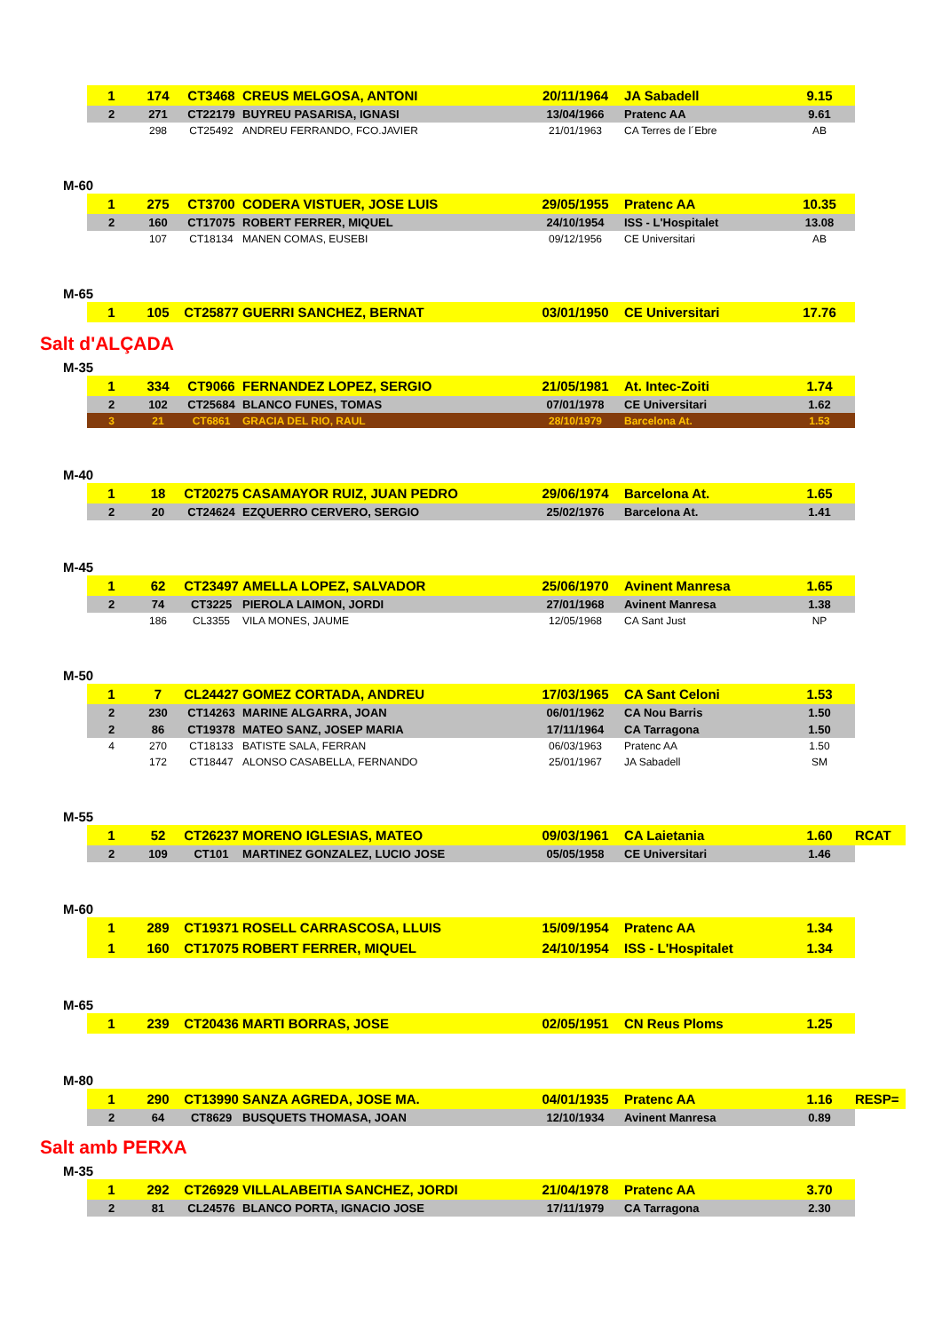| 1 | 174 | CT3468 | CREUS MELGOSA, ANTONI | 20/11/1964 | JA Sabadell | 9.15 |
| 2 | 271 | CT22179 | BUYREU PASARISA, IGNASI | 13/04/1966 | Pratenc AA | 9.61 |
| | 298 | CT25492 | ANDREU FERRANDO, FCO.JAVIER | 21/01/1963 | CA Terres de l´Ebre | AB |
M-60
| 1 | 275 | CT3700 | CODERA VISTUER, JOSE LUIS | 29/05/1955 | Pratenc AA | 10.35 |
| 2 | 160 | CT17075 | ROBERT FERRER, MIQUEL | 24/10/1954 | ISS - L'Hospitalet | 13.08 |
| | 107 | CT18134 | MANEN COMAS, EUSEBI | 09/12/1956 | CE Universitari | AB |
M-65
| 1 | 105 | CT25877 | GUERRI SANCHEZ, BERNAT | 03/01/1950 | CE Universitari | 17.76 |
Salt d'ALÇADA
M-35
| 1 | 334 | CT9066 | FERNANDEZ LOPEZ, SERGIO | 21/05/1981 | At. Intec-Zoiti | 1.74 |
| 2 | 102 | CT25684 | BLANCO FUNES, TOMAS | 07/01/1978 | CE Universitari | 1.62 |
| 3 | 21 | CT6861 | GRACIA DEL RIO, RAUL | 28/10/1979 | Barcelona At. | 1.53 |
M-40
| 1 | 18 | CT20275 | CASAMAYOR RUIZ, JUAN PEDRO | 29/06/1974 | Barcelona At. | 1.65 |
| 2 | 20 | CT24624 | EZQUERRO CERVERO, SERGIO | 25/02/1976 | Barcelona At. | 1.41 |
M-45
| 1 | 62 | CT23497 | AMELLA LOPEZ, SALVADOR | 25/06/1970 | Avinent Manresa | 1.65 |
| 2 | 74 | CT3225 | PIEROLA LAIMON, JORDI | 27/01/1968 | Avinent Manresa | 1.38 |
| | 186 | CL3355 | VILA MONES, JAUME | 12/05/1968 | CA Sant Just | NP |
M-50
| 1 | 7 | CL24427 | GOMEZ CORTADA, ANDREU | 17/03/1965 | CA Sant Celoni | 1.53 |
| 2 | 230 | CT14263 | MARINE ALGARRA, JOAN | 06/01/1962 | CA Nou Barris | 1.50 |
| 2 | 86 | CT19378 | MATEO SANZ, JOSEP MARIA | 17/11/1964 | CA Tarragona | 1.50 |
| 4 | 270 | CT18133 | BATISTE SALA, FERRAN | 06/03/1963 | Pratenc AA | 1.50 |
| | 172 | CT18447 | ALONSO CASABELLA, FERNANDO | 25/01/1967 | JA Sabadell | SM |
M-55
| 1 | 52 | CT26237 | MORENO IGLESIAS, MATEO | 09/03/1961 | CA Laietania | 1.60 | RCAT |
| 2 | 109 | CT101 | MARTINEZ GONZALEZ, LUCIO JOSE | 05/05/1958 | CE Universitari | 1.46 | |
M-60
| 1 | 289 | CT19371 | ROSELL CARRASCOSA, LLUIS | 15/09/1954 | Pratenc AA | 1.34 |
| 1 | 160 | CT17075 | ROBERT FERRER, MIQUEL | 24/10/1954 | ISS - L'Hospitalet | 1.34 |
M-65
| 1 | 239 | CT20436 | MARTI BORRAS, JOSE | 02/05/1951 | CN Reus Ploms | 1.25 |
M-80
| 1 | 290 | CT13990 | SANZA AGREDA, JOSE MA. | 04/01/1935 | Pratenc AA | 1.16 | RESP= |
| 2 | 64 | CT8629 | BUSQUETS THOMASA, JOAN | 12/10/1934 | Avinent Manresa | 0.89 | |
Salt amb PERXA
M-35
| 1 | 292 | CT26929 | VILLALABEITIA SANCHEZ, JORDI | 21/04/1978 | Pratenc AA | 3.70 |
| 2 | 81 | CL24576 | BLANCO PORTA, IGNACIO JOSE | 17/11/1979 | CA Tarragona | 2.30 |